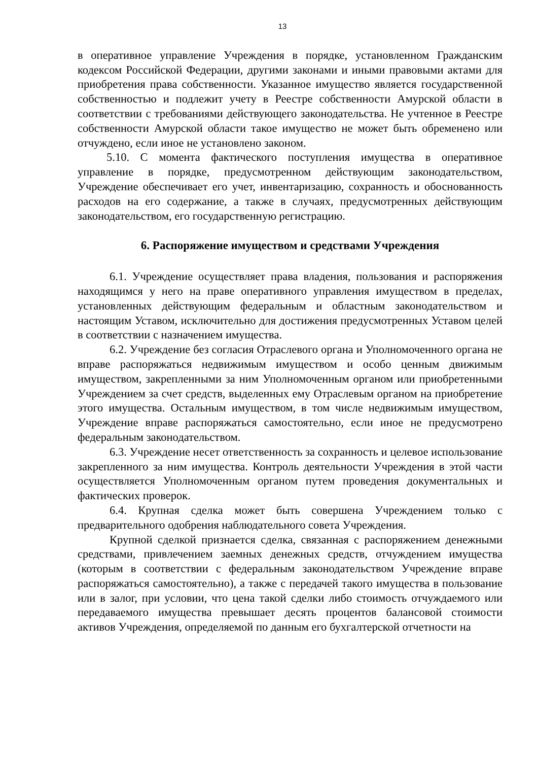13
в оперативное управление Учреждения в порядке, установленном Гражданским кодексом Российской Федерации, другими законами и иными правовыми актами для приобретения права собственности. Указанное имущество является государственной собственностью и подлежит учету в Реестре собственности Амурской области в соответствии с требованиями действующего законодательства. Не учтенное в Реестре собственности Амурской области такое имущество не может быть обременено или отчуждено, если иное не установлено законом.
5.10. С момента фактического поступления имущества в оперативное управление в порядке, предусмотренном действующим законодательством, Учреждение обеспечивает его учет, инвентаризацию, сохранность и обоснованность расходов на его содержание, а также в случаях, предусмотренных действующим законодательством, его государственную регистрацию.
6. Распоряжение имуществом и средствами Учреждения
6.1. Учреждение осуществляет права владения, пользования и распоряжения находящимся у него на праве оперативного управления имуществом в пределах, установленных действующим федеральным и областным законодательством и настоящим Уставом, исключительно для достижения предусмотренных Уставом целей в соответствии с назначением имущества.
6.2. Учреждение без согласия Отраслевого органа и Уполномоченного органа не вправе распоряжаться недвижимым имуществом и особо ценным движимым имуществом, закрепленными за ним Уполномоченным органом или приобретенными Учреждением за счет средств, выделенных ему Отраслевым органом на приобретение этого имущества. Остальным имуществом, в том числе недвижимым имуществом, Учреждение вправе распоряжаться самостоятельно, если иное не предусмотрено федеральным законодательством.
6.3. Учреждение несет ответственность за сохранность и целевое использование закрепленного за ним имущества. Контроль деятельности Учреждения в этой части осуществляется Уполномоченным органом путем проведения документальных и фактических проверок.
6.4. Крупная сделка может быть совершена Учреждением только с предварительного одобрения наблюдательного совета Учреждения.
Крупной сделкой признается сделка, связанная с распоряжением денежными средствами, привлечением заемных денежных средств, отчуждением имущества (которым в соответствии с федеральным законодательством Учреждение вправе распоряжаться самостоятельно), а также с передачей такого имущества в пользование или в залог, при условии, что цена такой сделки либо стоимость отчуждаемого или передаваемого имущества превышает десять процентов балансовой стоимости активов Учреждения, определяемой по данным его бухгалтерской отчетности на